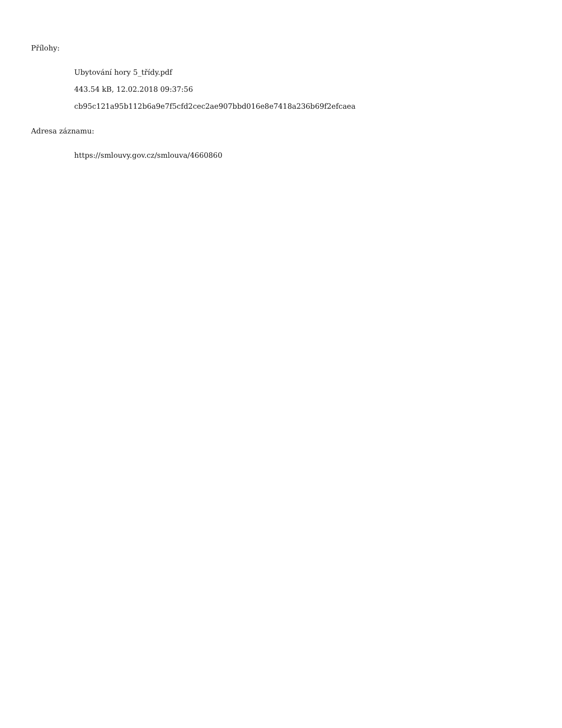Přílohy:
Ubytování hory 5_třídy.pdf
443.54 kB, 12.02.2018 09:37:56
cb95c121a95b112b6a9e7f5cfd2cec2ae907bbd016e8e7418a236b69f2efcaea
Adresa záznamu:
https://smlouvy.gov.cz/smlouva/4660860